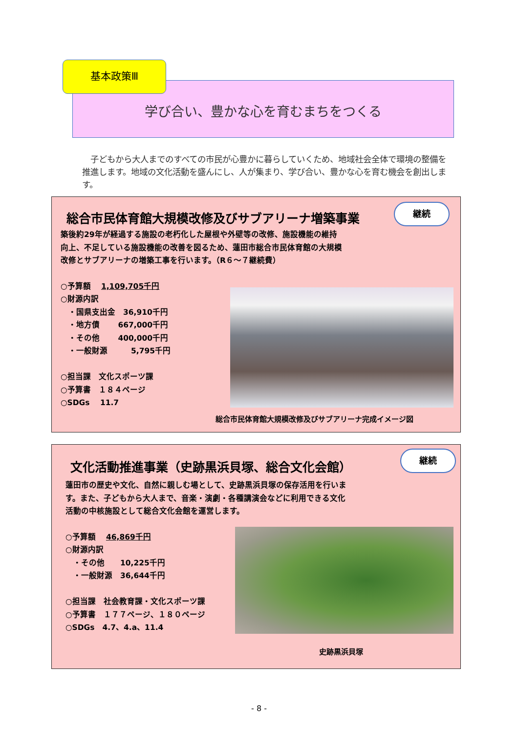基本政策Ⅲ
学び合い、豊かな心を育むまちをつくる
　子どもから大人までのすべての市民が心豊かに暮らしていくため、地域社会全体で環境の整備を推進します。地域の文化活動を盛んにし、人が集まり、学び合い、豊かな心を育む機会を創出します。
継続
総合市民体育館大規模改修及びサブアリーナ増築事業
築後約29年が経過する施設の老朽化した屋根や外壁等の改修、施設機能の維持向上、不足している施設機能の改善を図るため、蓮田市総合市民体育館の大規模改修とサブアリーナの増築工事を行います。（R６～７継続費）
○予算額　 1,109,705千円
○財源内訳
　・国県支出金　36,910千円
　・地方債　　 667,000千円
　・その他　　 400,000千円
　・一般財源　　　5,795千円
○担当課　文化スポーツ課
○予算書　１８４ページ
○SDGs　 11.7
総合市民体育館大規模改修及びサブアリーナ完成イメージ図
継続
文化活動推進事業（史跡黒浜貝塚、総合文化会館）
蓮田市の歴史や文化、自然に親しむ場として、史跡黒浜貝塚の保存活用を行います。また、子どもから大人まで、音楽・演劇・各種講演会などに利用できる文化活動の中核施設として総合文化会館を運営します。
○予算額　 46,869千円
○財源内訳
　・その他　　10,225千円
　・一般財源　36,644千円
○担当課　社会教育課・文化スポーツ課
○予算書　１７７ページ、１８０ページ
○SDGs　4.7、4.a、11.4
史跡黒浜貝塚
- 8 -